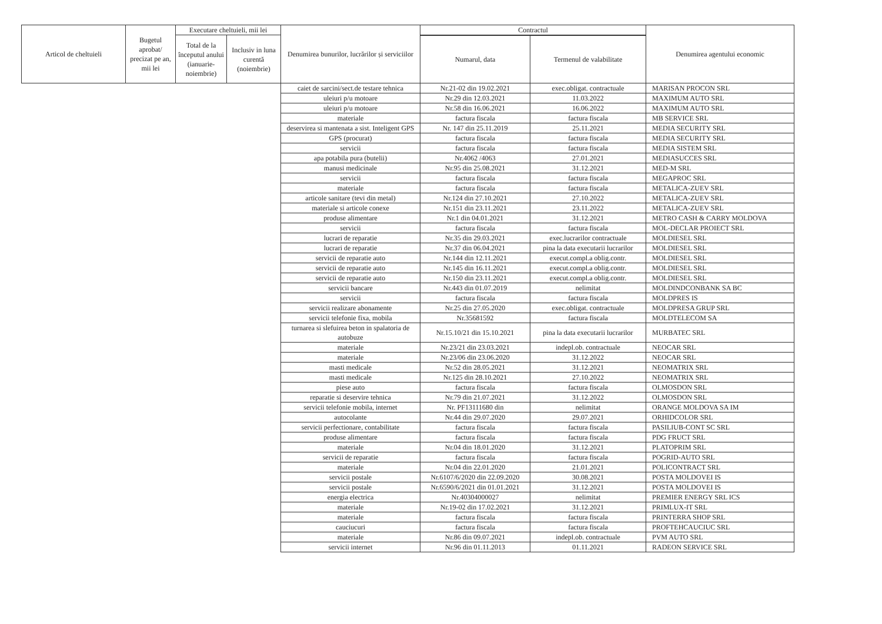| Articol de cheltuieli | Bugetul aprobat/ precizat pe an, mii lei | Executare cheltuieli, mii lei | | Denumirea bunurilor, lucrărilor și serviciilor | Contractul | | Denumirea agentului economic |
| --- | --- | --- | --- | --- | --- | --- | --- |
| | | Total de la începutul anului (ianuarie-noiembrie) | Inclusiv in luna curentă (noiembrie) | | | | |
| | | | | | Numarul, data | Termenul de valabilitate | |
| | | | | caiet de sarcini/sect.de testare tehnica | Nr.21-02 din 19.02.2021 | exec.obligat. contractuale | MARISAN PROCON SRL |
| | | | | uleiuri p/u motoare | Nr.29 din 12.03.2021 | 11.03.2022 | MAXIMUM AUTO SRL |
| | | | | uleiuri p/u motoare | Nr.58 din 16.06.2021 | 16.06.2022 | MAXIMUM AUTO SRL |
| | | | | materiale | factura fiscala | factura fiscala | MB SERVICE SRL |
| | | | | deservirea si mantenata a sist. Inteligent GPS | Nr. 147 din 25.11.2019 | 25.11.2021 | MEDIA SECURITY SRL |
| | | | | GPS (procurat) | factura fiscala | factura fiscala | MEDIA SECURITY SRL |
| | | | | servicii | factura fiscala | factura fiscala | MEDIA SISTEM SRL |
| | | | | apa potabila pura (butelii) | Nr.4062 /4063 | 27.01.2021 | MEDIASUCCES SRL |
| | | | | manusi medicinale | Nr.95 din 25.08.2021 | 31.12.2021 | MED-M SRL |
| | | | | servicii | factura fiscala | factura fiscala | MEGAPROC SRL |
| | | | | materiale | factura fiscala | factura fiscala | METALICA-ZUEV SRL |
| | | | | articole sanitare (tevi din metal) | Nr.124 din 27.10.2021 | 27.10.2022 | METALICA-ZUEV SRL |
| | | | | materiale si articole conexe | Nr.151 din 23.11.2021 | 23.11.2022 | METALICA-ZUEV SRL |
| | | | | produse alimentare | Nr.1 din 04.01.2021 | 31.12.2021 | METRO CASH & CARRY MOLDOVA |
| | | | | servicii | factura fiscala | factura fiscala | MOL-DECLAR PROIECT SRL |
| | | | | lucrari de reparatie | Nr.35 din 29.03.2021 | exec.lucrarilor contractuale | MOLDIESEL SRL |
| | | | | lucrari de reparatie | Nr.37 din 06.04.2021 | pina la data executarii lucrarilor | MOLDIESEL SRL |
| | | | | servicii de reparatie auto | Nr.144 din 12.11.2021 | execut.compl.a oblig.contr. | MOLDIESEL SRL |
| | | | | servicii de reparatie auto | Nr.145 din 16.11.2021 | execut.compl.a oblig.contr. | MOLDIESEL SRL |
| | | | | servicii de reparatie auto | Nr.150 din 23.11.2021 | execut.compl.a oblig.contr. | MOLDIESEL SRL |
| | | | | servicii bancare | Nr.443 din 01.07.2019 | nelimitat | MOLDINDCONBANK SA BC |
| | | | | servicii | factura fiscala | factura fiscala | MOLDPRES IS |
| | | | | servicii realizare abonamente | Nr.25 din 27.05.2020 | exec.obligat. contractuale | MOLDPRESA GRUP SRL |
| | | | | servicii telefonie fixa, mobila | Nr.35681592 | factura fiscala | MOLDTELECOM SA |
| | | | | turnarea si slefuirea beton in spalatoria de autobuze | Nr.15.10/21 din 15.10.2021 | pina la data executarii lucrarilor | MURBATEC SRL |
| | | | | materiale | Nr.23/21 din 23.03.2021 | indepl.ob. contractuale | NEOCAR SRL |
| | | | | materiale | Nr.23/06 din 23.06.2020 | 31.12.2022 | NEOCAR SRL |
| | | | | masti medicale | Nr.52 din 28.05.2021 | 31.12.2021 | NEOMATRIX SRL |
| | | | | masti medicale | Nr.125 din 28.10.2021 | 27.10.2022 | NEOMATRIX SRL |
| | | | | piese auto | factura fiscala | factura fiscala | OLMOSDON SRL |
| | | | | reparatie si deservire tehnica | Nr.79 din 21.07.2021 | 31.12.2022 | OLMOSDON SRL |
| | | | | servicii telefonie mobila, internet | Nr. PF13111680 din | nelimitat | ORANGE MOLDOVA SA IM |
| | | | | autocolante | Nr.44 din 29.07.2020 | 29.07.2021 | ORHIDCOLOR SRL |
| | | | | servicii perfectionare, contabilitate | factura fiscala | factura fiscala | PASILIUB-CONT SC SRL |
| | | | | produse alimentare | factura fiscala | factura fiscala | PDG FRUCT SRL |
| | | | | materiale | Nr.04 din 18.01.2020 | 31.12.2021 | PLATOPRIM SRL |
| | | | | servicii de reparatie | factura fiscala | factura fiscala | POGRID-AUTO SRL |
| | | | | materiale | Nr.04 din 22.01.2020 | 21.01.2021 | POLICONTRACT SRL |
| | | | | servicii postale | Nr.6107/6/2020 din 22.09.2020 | 30.08.2021 | POSTA MOLDOVEI IS |
| | | | | servicii postale | Nr.6590/6/2021 din 01.01.2021 | 31.12.2021 | POSTA MOLDOVEI IS |
| | | | | energia electrica | Nr.40304000027 | nelimitat | PREMIER ENERGY SRL ICS |
| | | | | materiale | Nr.19-02 din 17.02.2021 | 31.12.2021 | PRIMLUX-IT SRL |
| | | | | materiale | factura fiscala | factura fiscala | PRINTERRA SHOP SRL |
| | | | | cauciucuri | factura fiscala | factura fiscala | PROFTEHCAUCIUC SRL |
| | | | | materiale | Nr.86 din 09.07.2021 | indepl.ob. contractuale | PVM AUTO SRL |
| | | | | servicii internet | Nr.96 din 01.11.2013 | 01.11.2021 | RADEON SERVICE SRL |